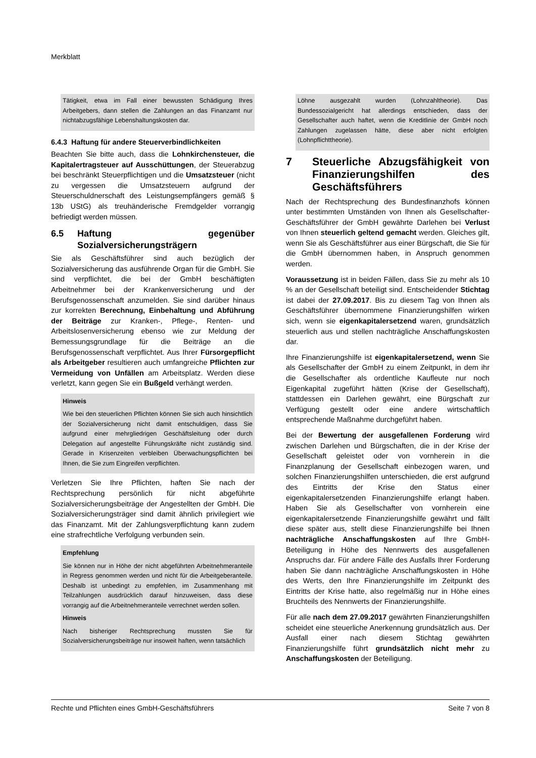Merkblatt
Tätigkeit, etwa im Fall einer bewussten Schädigung Ihres Arbeitgebers, dann stellen die Zahlungen an das Finanzamt nur nichtabzugsfähige Lebenshaltungskosten dar.
6.4.3 Haftung für andere Steuerverbindlichkeiten
Beachten Sie bitte auch, dass die Lohnkirchensteuer, die Kapitalertragsteuer auf Ausschüttungen, der Steuerabzug bei beschränkt Steuerpflichtigen und die Umsatzsteuer (nicht zu vergessen die Umsatzsteuern aufgrund der Steuerschuldnerschaft des Leistungsempfängers gemäß § 13b UStG) als treuhänderische Fremdgelder vorrangig befriedigt werden müssen.
6.5 Haftung gegenüber Sozialversicherungsträgern
Sie als Geschäftsführer sind auch bezüglich der Sozialversicherung das ausführende Organ für die GmbH. Sie sind verpflichtet, die bei der GmbH beschäftigten Arbeitnehmer bei der Krankenversicherung und der Berufsgenossenschaft anzumelden. Sie sind darüber hinaus zur korrekten Berechnung, Einbehaltung und Abführung der Beiträge zur Kranken-, Pflege-, Renten- und Arbeitslosenversicherung ebenso wie zur Meldung der Bemessungsgrundlage für die Beiträge an die Berufsgenossenschaft verpflichtet. Aus Ihrer Fürsorgepflicht als Arbeitgeber resultieren auch umfangreiche Pflichten zur Vermeidung von Unfällen am Arbeitsplatz. Werden diese verletzt, kann gegen Sie ein Bußgeld verhängt werden.
Hinweis
Wie bei den steuerlichen Pflichten können Sie sich auch hinsichtlich der Sozialversicherung nicht damit entschuldigen, dass Sie aufgrund einer mehrgliedrigen Geschäftsleitung oder durch Delegation auf angestellte Führungskräfte nicht zuständig sind. Gerade in Krisenzeiten verbleiben Überwachungspflichten bei Ihnen, die Sie zum Eingreifen verpflichten.
Verletzen Sie Ihre Pflichten, haften Sie nach der Rechtsprechung persönlich für nicht abgeführte Sozialversicherungsbeiträge der Angestellten der GmbH. Die Sozialversicherungsträger sind damit ähnlich privilegiert wie das Finanzamt. Mit der Zahlungsverpflichtung kann zudem eine strafrechtliche Verfolgung verbunden sein.
Empfehlung
Sie können nur in Höhe der nicht abgeführten Arbeitnehmeranteile in Regress genommen werden und nicht für die Arbeitgeberanteile. Deshalb ist unbedingt zu empfehlen, im Zusammenhang mit Teilzahlungen ausdrücklich darauf hinzuweisen, dass diese vorrangig auf die Arbeitnehmeranteile verrechnet werden sollen.
Hinweis
Nach bisheriger Rechtsprechung mussten Sie für Sozialversicherungsbeiträge nur insoweit haften, wenn tatsächlich
Löhne ausgezahlt wurden (Lohnzahltheorie). Das Bundessozialgericht hat allerdings entschieden, dass der Gesellschafter auch haftet, wenn die Kreditlinie der GmbH noch Zahlungen zugelassen hätte, diese aber nicht erfolgten (Lohnpflichttheorie).
7 Steuerliche Abzugsfähigkeit von Finanzierungshilfen des Geschäftsführers
Nach der Rechtsprechung des Bundesfinanzhofs können unter bestimmten Umständen von Ihnen als Gesellschafter-Geschäftsführer der GmbH gewährte Darlehen bei Verlust von Ihnen steuerlich geltend gemacht werden. Gleiches gilt, wenn Sie als Geschäftsführer aus einer Bürgschaft, die Sie für die GmbH übernommen haben, in Anspruch genommen werden.
Voraussetzung ist in beiden Fällen, dass Sie zu mehr als 10 % an der Gesellschaft beteiligt sind. Entscheidender Stichtag ist dabei der 27.09.2017. Bis zu diesem Tag von Ihnen als Geschäftsführer übernommene Finanzierungshilfen wirken sich, wenn sie eigenkapitalersetzend waren, grundsätzlich steuerlich aus und stellen nachträgliche Anschaffungskosten dar.
Ihre Finanzierungshilfe ist eigenkapitalersetzend, wenn Sie als Gesellschafter der GmbH zu einem Zeitpunkt, in dem ihr die Gesellschafter als ordentliche Kaufleute nur noch Eigenkapital zugeführt hätten (Krise der Gesellschaft), stattdessen ein Darlehen gewährt, eine Bürgschaft zur Verfügung gestellt oder eine andere wirtschaftlich entsprechende Maßnahme durchgeführt haben.
Bei der Bewertung der ausgefallenen Forderung wird zwischen Darlehen und Bürgschaften, die in der Krise der Gesellschaft geleistet oder von vornherein in die Finanzplanung der Gesellschaft einbezogen waren, und solchen Finanzierungshilfen unterschieden, die erst aufgrund des Eintritts der Krise den Status einer eigenkapitalersetzenden Finanzierungshilfe erlangt haben. Haben Sie als Gesellschafter von vornherein eine eigenkapitalersetzende Finanzierungshilfe gewährt und fällt diese später aus, stellt diese Finanzierungshilfe bei Ihnen nachträgliche Anschaffungskosten auf Ihre GmbH-Beteiligung in Höhe des Nennwerts des ausgefallenen Anspruchs dar. Für andere Fälle des Ausfalls Ihrer Forderung haben Sie dann nachträgliche Anschaffungskosten in Höhe des Werts, den Ihre Finanzierungshilfe im Zeitpunkt des Eintritts der Krise hatte, also regelmäßig nur in Höhe eines Bruchteils des Nennwerts der Finanzierungshilfe.
Für alle nach dem 27.09.2017 gewährten Finanzierungshilfen scheidet eine steuerliche Anerkennung grundsätzlich aus. Der Ausfall einer nach diesem Stichtag gewährten Finanzierungshilfe führt grundsätzlich nicht mehr zu Anschaffungskosten der Beteiligung.
Rechte und Pflichten eines GmbH-Geschäftsführers Seite 7 von 8